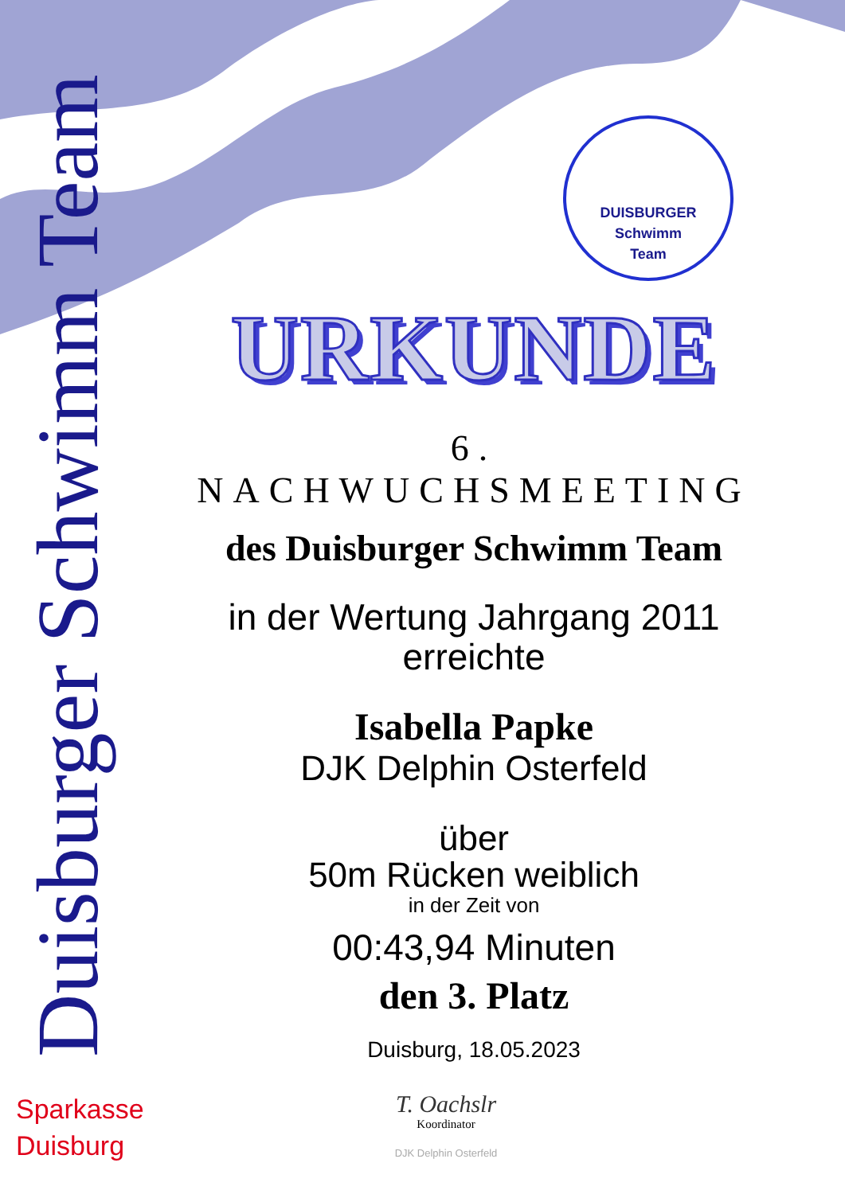Duisburger Schwimm Team
DUISBURGER
Schwimm
Team
URKUNDE
6. NACHWUCHSMEETING
des Duisburger Schwimm Team
in der Wertung Jahrgang 2011
erreichte
Isabella Papke
DJK Delphin Osterfeld
über
50m Rücken weiblich
in der Zeit von
00:43,94 Minuten
den 3. Platz
Duisburg, 18.05.2023
Sparkasse
Duisburg
T. Oachslr
Koordinator
DJK Delphin Osterfeld